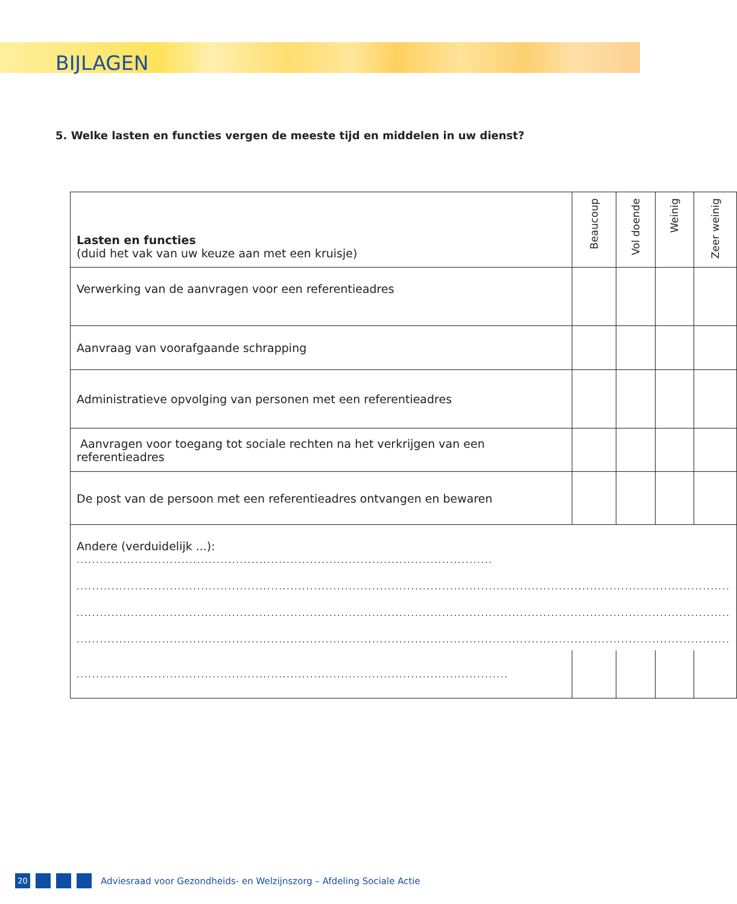BIJLAGEN
5. Welke lasten en functies vergen de meeste tijd en middelen in uw dienst?
| Lasten en functies (duid het vak van uw keuze aan met een kruisje) | Beaucoup | Vol doende | Weinig | Zeer weinig |
| --- | --- | --- | --- | --- |
| Verwerking van de aanvragen voor een referentieadres | | | | |
| Aanvraag van voorafgaande schrapping | | | | |
| Administratieve opvolging van personen met een referentieadres | | | | |
| Aanvragen voor toegang tot sociale rechten na het verkrijgen van een referentieadres | | | | |
| De post van de persoon met een referentieadres ontvangen en bewaren | | | | |
| Andere (verduidelijk ...): ........................................................................................................................................ ........................................................................................................................................................................ ........................................................................................................................................................................ ........................................................................................................................................................................ | | | | |
| ............................................................................................................... | | | | |
20
Adviesraad voor Gezondheids- en Welzijnszorg – Afdeling Sociale Actie